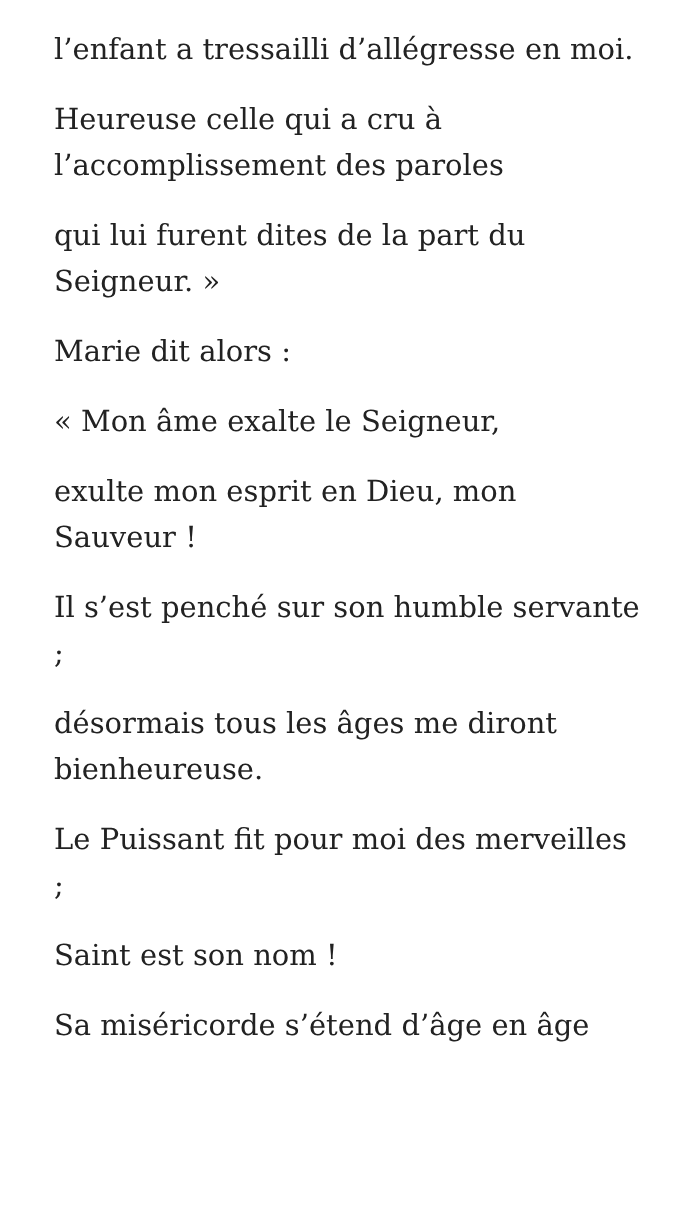l’enfant a tressailli d’allégresse en moi.
Heureuse celle qui a cru à l’accomplissement des paroles
qui lui furent dites de la part du Seigneur. »
Marie dit alors :
« Mon âme exalte le Seigneur,
exulte mon esprit en Dieu, mon Sauveur !
Il s’est penché sur son humble servante ;
désormais tous les âges me diront bienheureuse.
Le Puissant fit pour moi des merveilles ;
Saint est son nom !
Sa miséricorde s’étend d’âge en âge